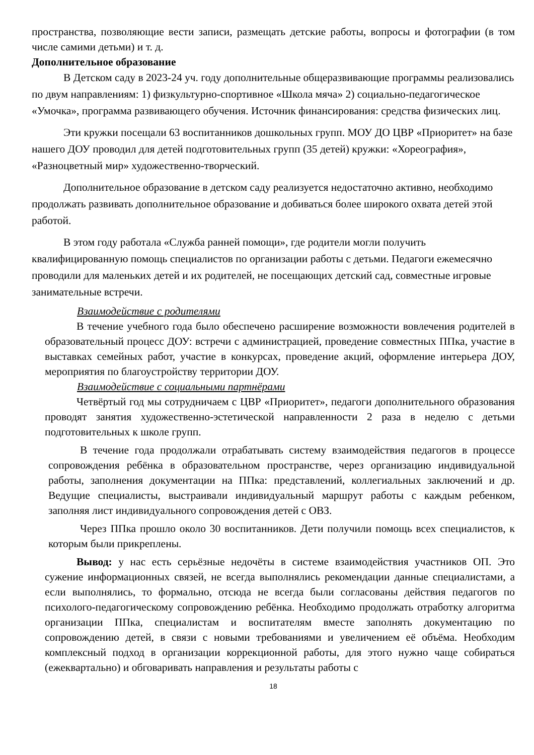пространства, позволяющие вести записи, размещать детские работы, вопросы и фотографии (в том числе самими детьми) и т. д.
Дополнительное образование
В Детском саду в 2023-24 уч. году дополнительные общеразвивающие программы реализовались по двум направлениям: 1) физкультурно-спортивное «Школа мяча» 2) социально-педагогическое «Умочка», программа развивающего обучения. Источник финансирования: средства физических лиц.
Эти кружки посещали 63 воспитанников дошкольных групп. МОУ ДО ЦВР «Приоритет» на базе нашего ДОУ проводил для детей подготовительных групп (35 детей) кружки: «Хореография», «Разноцветный мир» художественно-творческий.
Дополнительное образование в детском саду реализуется недостаточно активно, необходимо продолжать развивать дополнительное образование и добиваться более широкого охвата детей этой работой.
В этом году работала «Служба ранней помощи», где родители могли получить квалифицированную помощь специалистов по организации работы с детьми. Педагоги ежемесячно проводили для маленьких детей и их родителей, не посещающих детский сад, совместные игровые занимательные встречи.
Взаимодействие с родителями
В течение учебного года было обеспечено расширение возможности вовлечения родителей в образовательный процесс ДОУ: встречи с администрацией, проведение совместных ППка, участие в выставках семейных работ, участие в конкурсах, проведение акций, оформление интерьера ДОУ, мероприятия по благоустройству территории ДОУ.
Взаимодействие с социальными партнёрами
Четвёртый год мы сотрудничаем с ЦВР «Приоритет», педагоги дополнительного образования проводят занятия художественно-эстетической направленности 2 раза в неделю с детьми подготовительных к школе групп.
В течение года продолжали отрабатывать систему взаимодействия педагогов в процессе сопровождения ребёнка в образовательном пространстве, через организацию индивидуальной работы, заполнения документации на ППка: представлений, коллегиальных заключений и др. Ведущие специалисты, выстраивали индивидуальный маршрут работы с каждым ребенком, заполняя лист индивидуального сопровождения детей с ОВЗ.
Через ППка прошло около 30 воспитанников. Дети получили помощь всех специалистов, к которым были прикреплены.
Вывод: у нас есть серьёзные недочёты в системе взаимодействия участников ОП. Это сужение информационных связей, не всегда выполнялись рекомендации данные специалистами, а если выполнялись, то формально, отсюда не всегда были согласованы действия педагогов по психолого-педагогическому сопровождению ребёнка. Необходимо продолжать отработку алгоритма организации ППка, специалистам и воспитателям вместе заполнять документацию по сопровождению детей, в связи с новыми требованиями и увеличением её объёма. Необходим комплексный подход в организации коррекционной работы, для этого нужно чаще собираться (ежеквартально) и обговаривать направления и результаты работы с
18